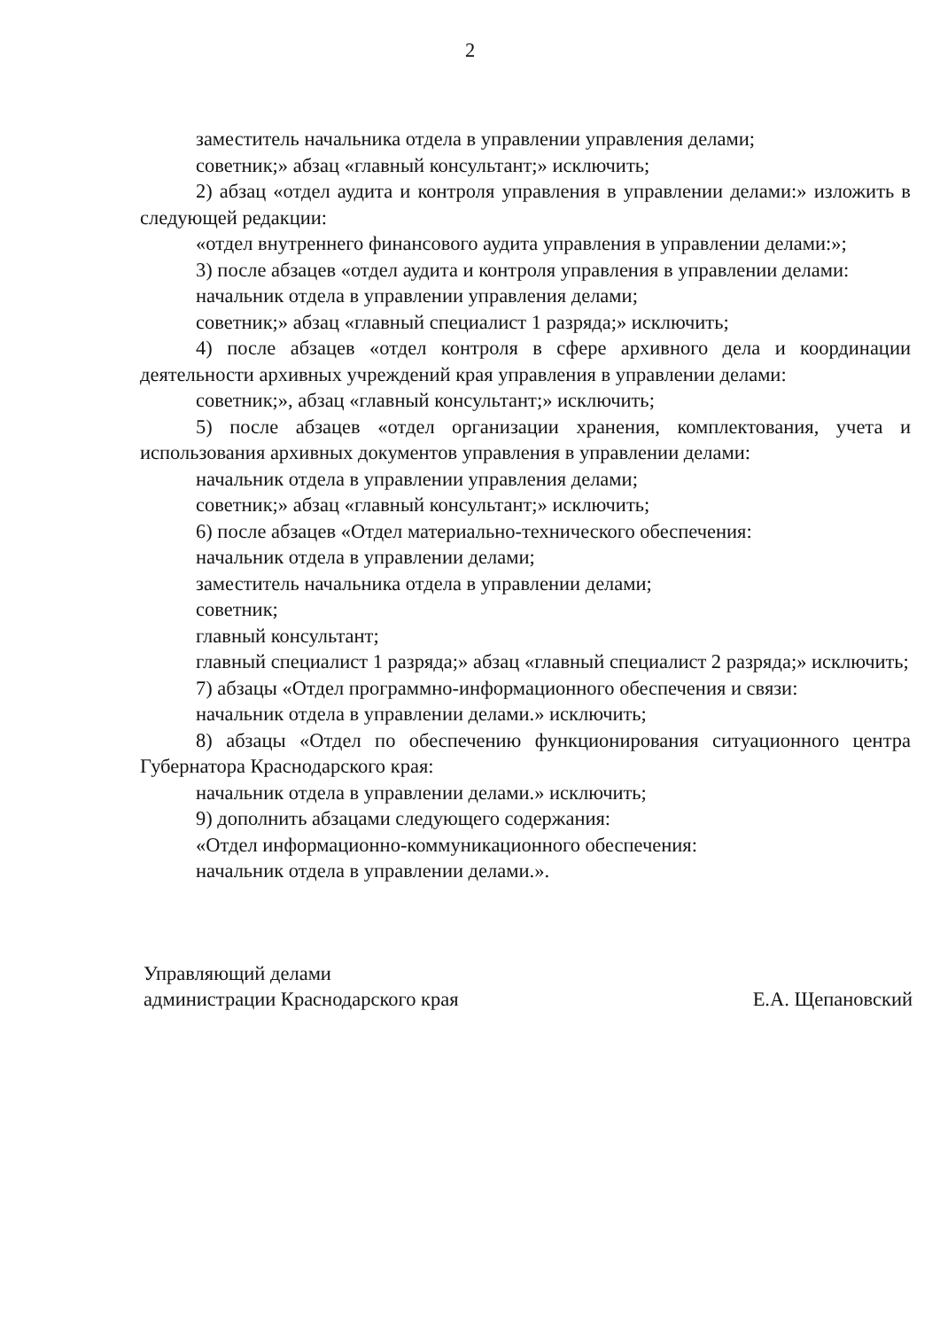2
заместитель начальника отдела в управлении управления делами;
советник;» абзац «главный консультант;» исключить;
2) абзац «отдел аудита и контроля управления в управлении делами:» изложить в следующей редакции:
«отдел внутреннего финансового аудита управления в управлении делами:»;
3) после абзацев «отдел аудита и контроля управления в управлении делами:
начальник отдела в управлении управления делами;
советник;» абзац «главный специалист 1 разряда;» исключить;
4) после абзацев «отдел контроля в сфере архивного дела и координации деятельности архивных учреждений края управления в управлении делами:
советник;», абзац «главный консультант;» исключить;
5) после абзацев «отдел организации хранения, комплектования, учета и использования архивных документов управления в управлении делами:
начальник отдела в управлении управления делами;
советник;» абзац «главный консультант;» исключить;
6) после абзацев «Отдел материально-технического обеспечения:
начальник отдела в управлении делами;
заместитель начальника отдела в управлении делами;
советник;
главный консультант;
главный специалист 1 разряда;» абзац «главный специалист 2 разряда;» исключить;
7) абзацы «Отдел программно-информационного обеспечения и связи:
начальник отдела в управлении делами.» исключить;
8) абзацы «Отдел по обеспечению функционирования ситуационного центра Губернатора Краснодарского края:
начальник отдела в управлении делами.» исключить;
9) дополнить абзацами следующего содержания:
«Отдел информационно-коммуникационного обеспечения:
начальник отдела в управлении делами.».
Управляющий делами
администрации Краснодарского края
Е.А. Щепановский